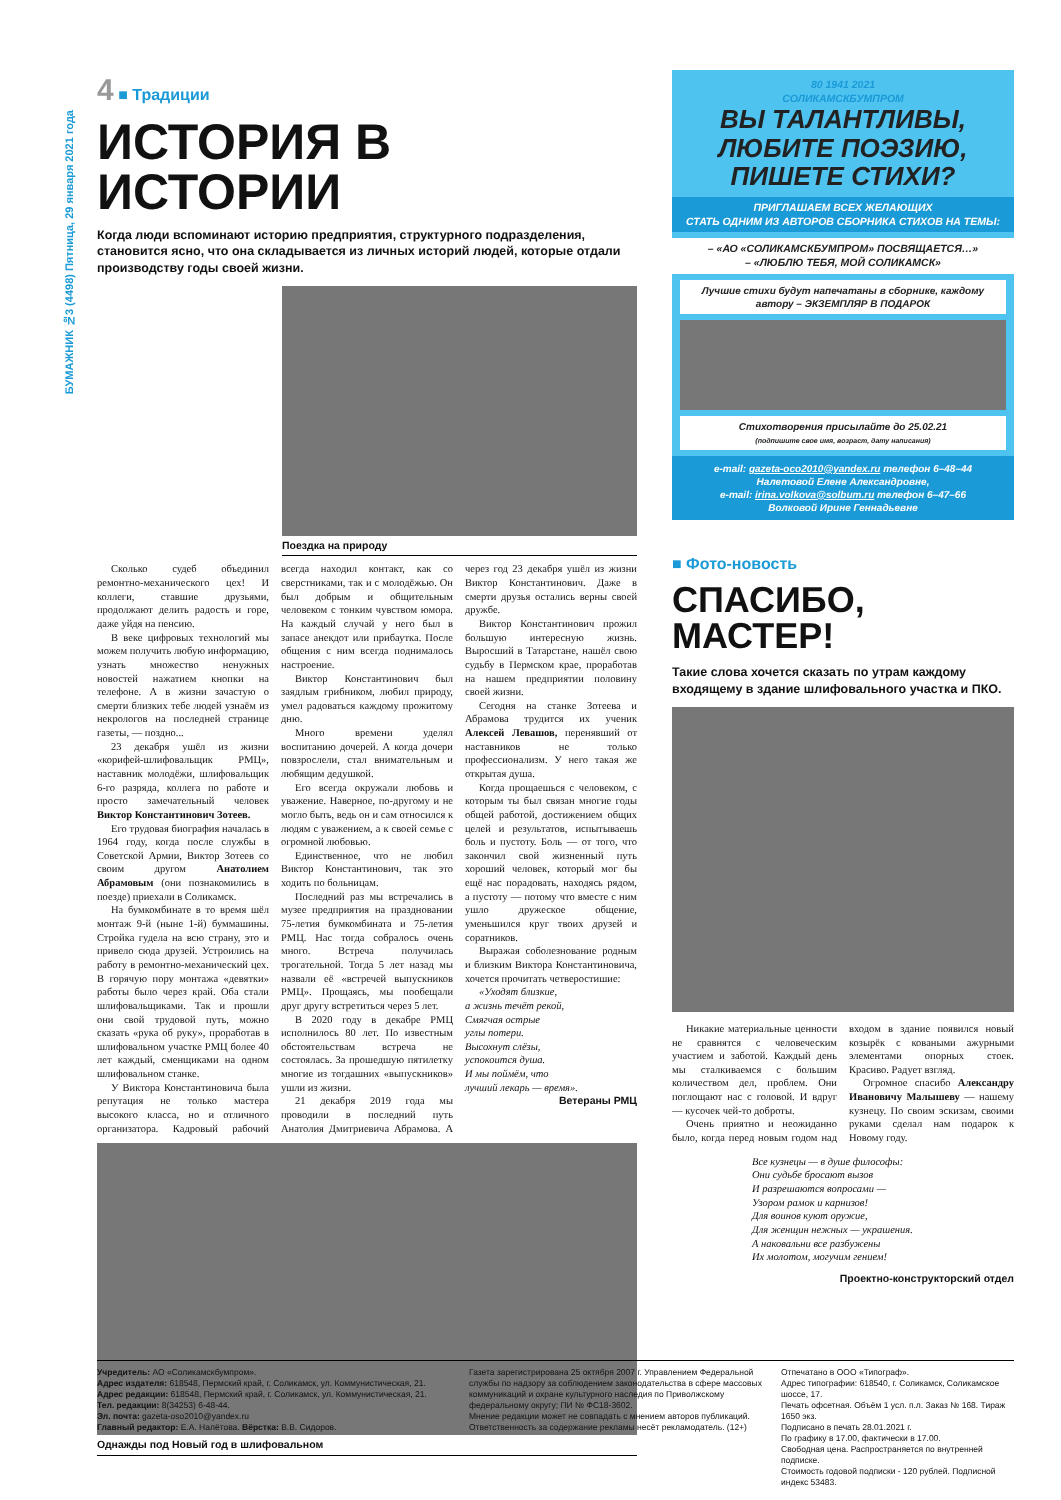БУМАЖНИК №3 (4498) Пятница, 29 января 2021 года
4 ■ Традиции
ИСТОРИЯ В ИСТОРИИ
Когда люди вспоминают историю предприятия, структурного подразделения, становится ясно, что она складывается из личных историй людей, которые отдали производству годы своей жизни.
Поездка на природу
Сколько судеб объединил ремонтно-механического цех! И коллеги, ставшие друзьями, продолжают делить радость и горе, даже уйдя на пенсию.
В веке цифровых технологий мы можем получить любую информацию, узнать множество ненужных новостей нажатием кнопки на телефоне. А в жизни зачастую о смерти близких тебе людей узнаём из некрологов на последней странице газеты, — поздно...
23 декабря ушёл из жизни «корифей-шлифовальщик РМЦ», наставник молодёжи, шлифовальщик 6-го разряда, коллега по работе и просто замечательный человек Виктор Константинович Зотеев.
Его трудовая биография началась в 1964 году, когда после службы в Советской Армии, Виктор Зотеев со своим другом Анатолием Абрамовым (они познакомились в поезде) приехали в Соликамск.
На бумкомбинате в то время шёл монтаж 9-й (ныне 1-й) буммашины. Стройка гудела на всю страну, это и привело сюда друзей. Устроились на работу в ремонтно-механический цех. В горячую пору монтажа «девятки» работы было через край. Оба стали шлифовальщиками. Так и прошли они свой трудовой путь, можно сказать «рука об руку», проработав в шлифовальном участке РМЦ более 40 лет каждый, сменщиками на одном шлифовальном станке.
У Виктора Константиновича была репутация не только мастера высокого класса, но и отличного организатора. Кадровый рабочий всегда находил контакт, как со сверстниками, так и с молодёжью. Он был добрым и общительным человеком с тонким чувством юмора. На каждый случай у него был в запасе анекдот или прибаутка. После общения с ним всегда поднималось настроение.
Виктор Константинович был заядлым грибником, любил природу, умел радоваться каждому прожитому дню.
Много времени уделял воспитанию дочерей. А когда дочери повзрослели, стал внимательным и любящим дедушкой.
Его всегда окружали любовь и уважение. Наверное, по-другому и не могло быть, ведь он и сам относился к людям с уважением, а к своей семье с огромной любовью.
Единственное, что не любил Виктор Константинович, так это ходить по больницам.
Последний раз мы встречались в музее предприятия на праздновании 75-летия бумкомбината и 75-летия РМЦ. Нас тогда собралось очень много. Встреча получилась трогательной. Тогда 5 лет назад мы назвали её «встречей выпускников РМЦ». Прощаясь, мы пообещали друг другу встретиться через 5 лет.
В 2020 году в декабре РМЦ исполнилось 80 лет. По известным обстоятельствам встреча не состоялась. За прошедшую пятилетку многие из тогдашних «выпускников» ушли из жизни.
21 декабря 2019 года мы проводили в последний путь Анатолия Дмитриевича Абрамова. А через год 23 декабря ушёл из жизни Виктор Константинович. Даже в смерти друзья остались верны своей дружбе.
Виктор Константинович прожил большую интересную жизнь. Выросший в Татарстане, нашёл свою судьбу в Пермском крае, проработав на нашем предприятии половину своей жизни.
Сегодня на станке Зотеева и Абрамова трудится их ученик Алексей Левашов, перенявший от наставников не только профессионализм. У него такая же открытая душа.
Когда прощаешься с человеком, с которым ты был связан многие годы общей работой, достижением общих целей и результатов, испытываешь боль и пустоту. Боль — от того, что закончил свой жизненный путь хороший человек, который мог бы ещё нас порадовать, находясь рядом, а пустоту — потому что вместе с ним ушло дружеское общение, уменьшился круг твоих друзей и соратников.
Выражая соболезнование родным и близким Виктора Константиновича, хочется прочитать четверостишие:
«Уходят близкие,
а жизнь течёт рекой,
Смягчая острые
углы потери.
Высохнут слёзы,
успокоится душа.
И мы поймём, что
лучший лекарь — время».
Ветераны РМЦ
Однажды под Новый год в шлифовальном
80 1941 2021
СОЛИКАМСКБУМПРОМ
ВЫ ТАЛАНТЛИВЫ,
ЛЮБИТЕ ПОЭЗИЮ,
ПИШЕТЕ СТИХИ?
ПРИГЛАШАЕМ ВСЕХ ЖЕЛАЮЩИХ
СТАТЬ ОДНИМ ИЗ АВТОРОВ СБОРНИКА СТИХОВ НА ТЕМЫ:
– «АО «СОЛИКАМСКБУМПРОМ» ПОСВЯЩАЕТСЯ…»
– «ЛЮБЛЮ ТЕБЯ, МОЙ СОЛИКАМСК»
Лучшие стихи будут напечатаны в сборнике, каждому автору – ЭКЗЕМПЛЯР В ПОДАРОК
Стихотворения присылайте до 25.02.21
(подпишите свое имя, возраст, дату написания)
e-mail: gazeta-oco2010@yandex.ru телефон 6–48–44
Налетовой Елене Александровне,
e-mail: irina.volkova@solbum.ru телефон 6–47–66
Волковой Ирине Геннадьевне
■ Фото-новость
СПАСИБО, МАСТЕР!
Такие слова хочется сказать по утрам каждому входящему в здание шлифовального участка и ПКО.
Никакие материальные ценности не сравнятся с человеческим участием и заботой. Каждый день мы сталкиваемся с большим количеством дел, проблем. Они поглощают нас с головой. И вдруг — кусочек чей-то доброты.
Очень приятно и неожиданно было, когда перед новым годом над входом в здание появился новый козырёк с коваными ажурными элементами опорных стоек. Красиво. Радует взгляд.
Огромное спасибо Александру Ивановичу Малышеву — нашему кузнецу. По своим эскизам, своими руками сделал нам подарок к Новому году.
Все кузнецы — в душе философы:
Они судьбе бросают вызов
И разрешаются вопросами —
Узором рамок и карнизов!
Для воинов куют оружие,
Для женщин нежных — украшения.
А наковальни все разбужены
Их молотом, могучим гением!
Проектно-конструкторский отдел
Учредитель: АО «Соликамскбумпром».
Адрес издателя: 618548, Пермский край, г. Соликамск, ул. Коммунистическая, 21.
Адрес редакции: 618548, Пермский край, г. Соликамск, ул. Коммунистическая, 21.
Тел. редакции: 8(34253) 6-48-44.
Эл. почта: gazeta-oso2010@yandex.ru
Главный редактор: Е.А. Налётова. Вёрстка: В.В. Сидоров.
Газета зарегистрирована 25 октября 2007 г. Управлением Федеральной службы по надзору за соблюдением законодательства в сфере массовых коммуникаций и охране культурного наследия по Приволжскому федеральному округу; ПИ № ФС18-3602.
Мнение редакции может не совпадать с мнением авторов публикаций. Ответственность за содержание рекламы несёт рекламодатель. (12+)
Отпечатано в ООО «Типограф».
Адрес типографии: 618540, г. Соликамск, Соликамское шоссе, 17.
Печать офсетная. Объём 1 усл. п.л. Заказ № 168. Тираж 1650 экз.
Подписано в печать 28.01.2021 г.
По графику в 17.00, фактически в 17.00.
Свободная цена. Распространяется по внутренней подписке.
Стоимость годовой подписки - 120 рублей. Подписной индекс 53483.